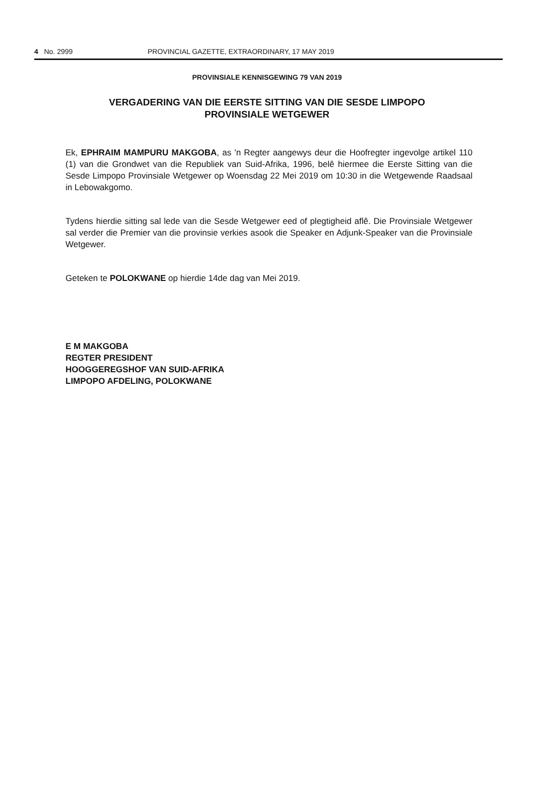4 No. 2999 PROVINCIAL GAZETTE, EXTRAORDINARY, 17 MAY 2019
PROVINSIALE KENNISGEWING 79 VAN 2019
VERGADERING VAN DIE EERSTE SITTING VAN DIE SESDE LIMPOPO PROVINSIALE WETGEWER
Ek, EPHRAIM MAMPURU MAKGOBA, as 'n Regter aangewys deur die Hoofregter ingevolge artikel 110 (1) van die Grondwet van die Republiek van Suid-Afrika, 1996, belê hiermee die Eerste Sitting van die Sesde Limpopo Provinsiale Wetgewer op Woensdag 22 Mei 2019 om 10:30 in die Wetgewende Raadsaal in Lebowakgomo.
Tydens hierdie sitting sal lede van die Sesde Wetgewer eed of plegtigheid aflê. Die Provinsiale Wetgewer sal verder die Premier van die provinsie verkies asook die Speaker en Adjunk-Speaker van die Provinsiale Wetgewer.
Geteken te POLOKWANE op hierdie 14de dag van Mei 2019.
E M MAKGOBA
REGTER PRESIDENT
HOOGGEREGSHOF VAN SUID-AFRIKA
LIMPOPO AFDELING, POLOKWANE